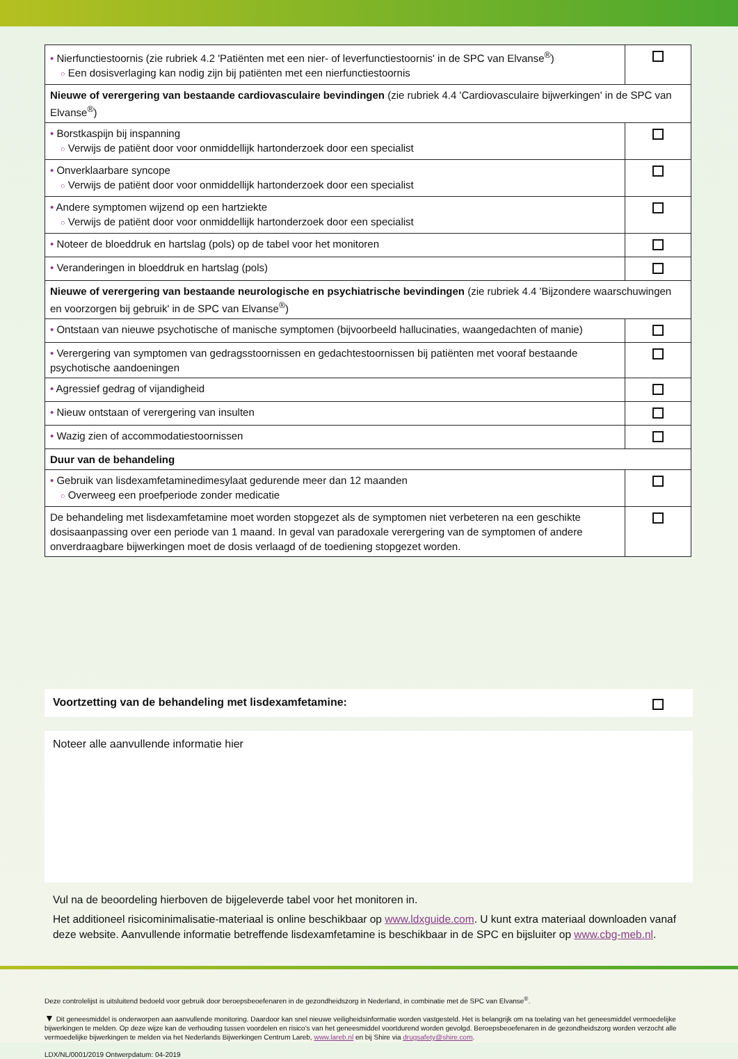| • Nierfunctiestoornis (zie rubriek 4.2 'Patiënten met een nier- of leverfunctiestoornis' in de SPC van Elvanse<sup>®</sup>) ○ Een dosisverlaging kan nodig zijn bij patiënten met een nierfunctiestoornis | |
| Nieuwe of verergering van bestaande cardiovasculaire bevindingen (zie rubriek 4.4 'Cardiovasculaire bijwerkingen' in de SPC van Elvanse<sup>®</sup>) | |
| • Borstkaspijn bij inspanning ○ Verwijs de patiënt door voor onmiddellijk hartonderzoek door een specialist | |
| • Onverklaarbare syncope ○ Verwijs de patiënt door voor onmiddellijk hartonderzoek door een specialist | |
| • Andere symptomen wijzend op een hartziekte ○ Verwijs de patiënt door voor onmiddellijk hartonderzoek door een specialist | |
| • Noteer de bloeddruk en hartslag (pols) op de tabel voor het monitoren | |
| • Veranderingen in bloeddruk en hartslag (pols) | |
| Nieuwe of verergering van bestaande neurologische en psychiatrische bevindingen (zie rubriek 4.4 'Bijzondere waarschuwingen en voorzorgen bij gebruik' in de SPC van Elvanse<sup>®</sup>) | |
| • Ontstaan van nieuwe psychotische of manische symptomen (bijvoorbeeld hallucinaties, waangedachten of manie) | |
| • Verergering van symptomen van gedragsstoornissen en gedachtestoornissen bij patiënten met vooraf bestaande psychotische aandoeningen | |
| • Agressief gedrag of vijandigheid | |
| • Nieuw ontstaan of verergering van insulten | |
| • Wazig zien of accommodatiestoornissen | |
| Duur van de behandeling | |
| • Gebruik van lisdexamfetaminedimesylaat gedurende meer dan 12 maanden ○ Overweeg een proefperiode zonder medicatie | |
| De behandeling met lisdexamfetamine moet worden stopgezet als de symptomen niet verbeteren na een geschikte dosisaanpassing over een periode van 1 maand. In geval van paradoxale verergering van de symptomen of andere onverdraagbare bijwerkingen moet de dosis verlaagd of de toediening stopgezet worden. | |
Voortzetting van de behandeling met lisdexamfetamine:
Noteer alle aanvullende informatie hier
Vul na de beoordeling hierboven de bijgeleverde tabel voor het monitoren in.
Het additioneel risicominimalisatie-materiaal is online beschikbaar op www.ldxguide.com. U kunt extra materiaal downloaden vanaf deze website. Aanvullende informatie betreffende lisdexamfetamine is beschikbaar in de SPC en bijsluiter op www.cbg-meb.nl.
Deze controlelijst is uitsluitend bedoeld voor gebruik door beroepsbeoefenaren in de gezondheidszorg in Nederland, in combinatie met de SPC van Elvanse<sup>®</sup>.
▼ Dit geneesmiddel is onderworpen aan aanvullende monitoring. Daardoor kan snel nieuwe veiligheidsinformatie worden vastgesteld. Het is belangrijk om na toelating van het geneesmiddel vermoedelijke bijwerkingen te melden. Op deze wijze kan de verhouding tussen voordelen en risico's van het geneesmiddel voortdurend worden gevolgd. Beroepsbeoefenaren in de gezondheidszorg worden verzocht alle vermoedelijke bijwerkingen te melden via het Nederlands Bijwerkingen Centrum Lareb, www.lareb.nl en bij Shire via drugsafety@shire.com.
LDX/NL/0001/2019 Ontwerpdatum: 04-2019